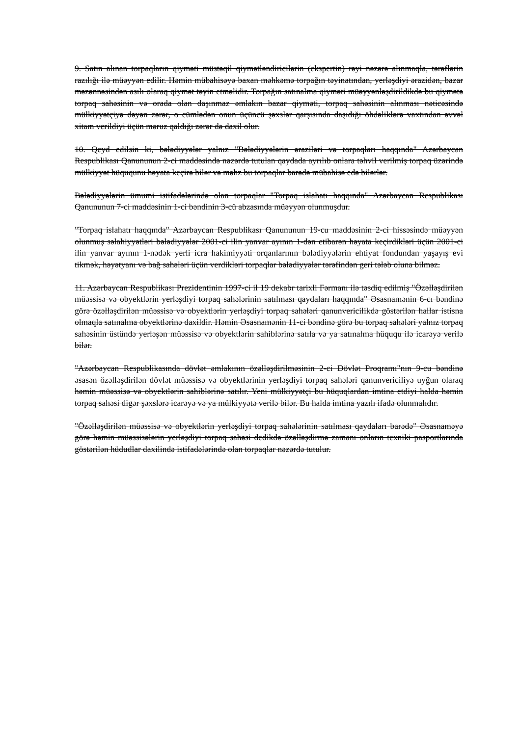9. Satın alınan torpaqların qiyməti müstəqil qiymətləndiricilərin (ekspertin) rəyi nəzərə alınmaqla, tərəflərin razılığı ilə müəyyən edilir. Həmin mübahisəyə baxan məhkəmə torpağın təyinatından, yerləşdiyi ərazidən, bazar məzənnəsindən asılı olaraq qiymət təyin etməlidir. Torpağın satınalma qiyməti müəyyənləşdirildikdə bu qiymətə torpaq sahəsinin və orada olan daşınmaz əmlakın bazar qiyməti, torpaq sahəsinin alınması nəticəsində mülkiyyətçiyə dəyən zərər, o cümlədən onun üçüncü şəxslər qarşısında daşıdığı öhdəliklərə vaxtından əvvəl xitam verildiyi üçün məruz qaldığı zərər də daxil olur.
10. Qeyd edilsin ki, bələdiyyələr yalnız "Bələdiyyələrin əraziləri və torpaqları haqqında" Azərbaycan Respublikası Qanununun 2-ci maddəsində nəzərdə tutulan qaydada ayrılıb onlara təhvil verilmiş torpaq üzərində mülkiyyət hüququnu həyata keçirə bilər və məhz bu torpaqlar barədə mübahisə edə bilərlər.
Bələdiyyələrin ümumi istifadələrində olan torpaqlar "Torpaq islahatı haqqında" Azərbaycan Respublikası Qanununun 7-ci maddəsinin 1-ci bəndinin 3-cü abzasında müəyyən olunmuşdur.
"Torpaq islahatı haqqında" Azərbaycan Respublikası Qanununun 19-cu maddəsinin 2-ci hissəsində müəyyən olunmuş səlahiyyətləri bələdiyyələr 2001-ci ilin yanvar ayının 1-dən etibarən həyata keçirdikləri üçün 2001-ci ilin yanvar ayının 1-nədək yerli icra hakimiyyəti orqanlarının bələdiyyələrin ehtiyat fondundan yaşayış evi tikmək, həyətyanı və bağ sahələri üçün verdikləri torpaqlar bələdiyyələr tərəfindən geri tələb oluna bilməz.
11. Azərbaycan Respublikası Prezidentinin 1997-ci il 19 dekabr tarixli Fərmanı ilə təsdiq edilmiş "Özəlləşdirilən müəssisə və obyektlərin yerləşdiyi torpaq sahələrinin satılması qaydaları haqqında" Əsasnamənin 6-cı bəndinə görə özəlləşdirilən müəssisə və obyektlərin yerləşdiyi torpaq sahələri qanunvericilikdə göstərilən hallar istisna olmaqla satınalma obyektlərinə daxildir. Həmin Əsasnamənin 11-ci bəndinə görə bu torpaq sahələri yalnız torpaq sahəsinin üstündə yerləşən müəssisə və obyektlərin sahiblərinə satıla və ya satınalma hüququ ilə icarəyə verilə bilər.
"Azərbaycan Respublikasında dövlət əmlakının özəlləşdirilməsinin 2-ci Dövlət Proqramı"nın 9-cu bəndinə əsasən özəlləşdirilən dövlət müəssisə və obyektlərinin yerləşdiyi torpaq sahələri qanunvericiliyə uyğun olaraq həmin müəssisə və obyektlərin sahiblərinə satılır. Yeni mülkiyyətçi bu hüquqlardan imtina etdiyi halda həmin torpaq sahəsi digər şəxslərə icarəyə və ya mülkiyyətə verilə bilər. Bu halda imtina yazılı ifadə olunmalıdır.
"Özəlləşdirilən müəssisə və obyektlərin yerləşdiyi torpaq sahələrinin satılması qaydaları barədə" Əsasnaməyə görə həmin müəssisələrin yerləşdiyi torpaq sahəsi dedikdə özəlləşdirmə zamanı onların texniki pasportlarında göstərilən hüdudlar daxilində istifadələrində olan torpaqlar nəzərdə tutulur.